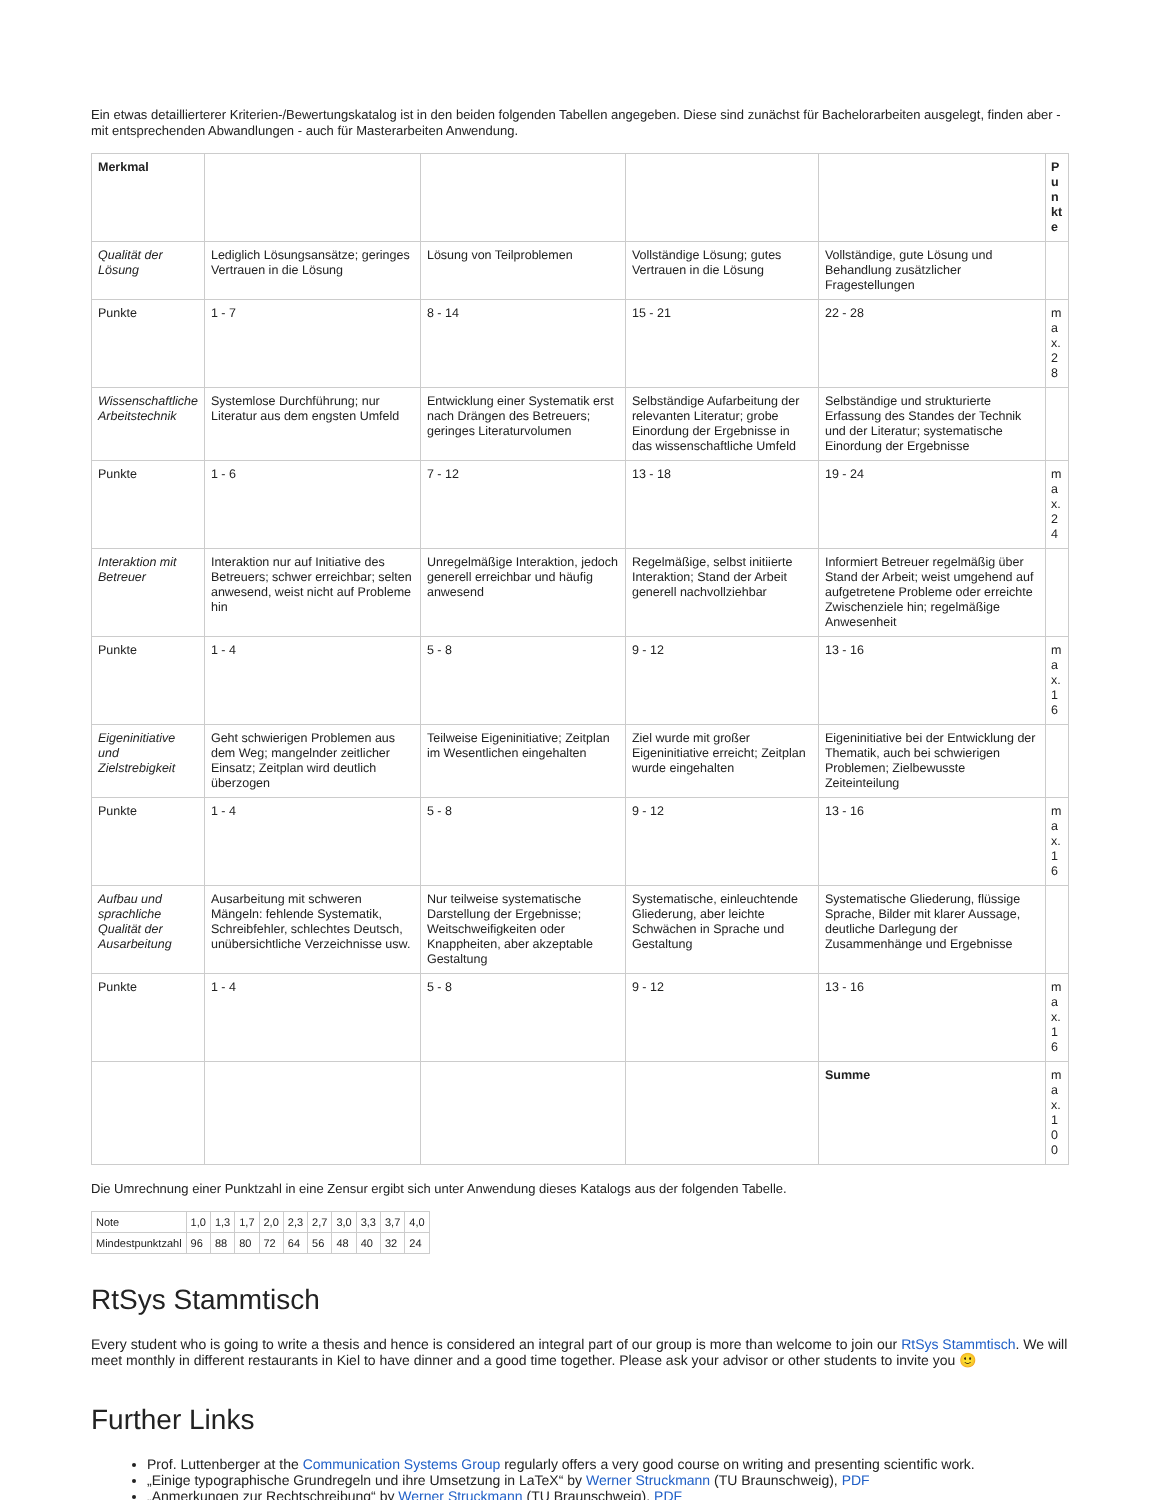Ein etwas detaillierterer Kriterien-/Bewertungskatalog ist in den beiden folgenden Tabellen angegeben. Diese sind zunächst für Bachelorarbeiten ausgelegt, finden aber - mit entsprechenden Abwandlungen - auch für Masterarbeiten Anwendung.
| Merkmal | | | | | Punkte |
| Qualität der Lösung | Lediglich Lösungsansätze; geringes Vertrauen in die Lösung | Lösung von Teilproblemen | Vollständige Lösung; gutes Vertrauen in die Lösung | Vollständige, gute Lösung und Behandlung zusätzlicher Fragestellungen | |
| Punkte | 1 - 7 | 8 - 14 | 15 - 21 | 22 - 28 | max.28 |
| Wissenschaftliche Arbeitstechnik | Systemlose Durchführung; nur Literatur aus dem engsten Umfeld | Entwicklung einer Systematik erst nach Drängen des Betreuers; geringes Literaturvolumen | Selbständige Aufarbeitung der relevanten Literatur; grobe Einordung der Ergebnisse in das wissenschaftliche Umfeld | Selbständige und strukturierte Erfassung des Standes der Technik und der Literatur; systematische Einordung der Ergebnisse | |
| Punkte | 1 - 6 | 7 - 12 | 13 - 18 | 19 - 24 | max.24 |
| Interaktion mit Betreuer | Interaktion nur auf Initiative des Betreuers; schwer erreichbar; selten anwesend, weist nicht auf Probleme hin | Unregelmäßige Interaktion, jedoch generell erreichbar und häufig anwesend | Regelmäßige, selbst initiierte Interaktion; Stand der Arbeit generell nachvollziehbar | Informiert Betreuer regelmäßig über Stand der Arbeit; weist umgehend auf aufgetretene Probleme oder erreichte Zwischenziele hin; regelmäßige Anwesenheit | |
| Punkte | 1 - 4 | 5 - 8 | 9 - 12 | 13 - 16 | max.16 |
| Eigeninitiative und Zielstrebigkeit | Geht schwierigen Problemen aus dem Weg; mangelnder zeitlicher Einsatz; Zeitplan wird deutlich überzogen | Teilweise Eigeninitiative; Zeitplan im Wesentlichen eingehalten | Ziel wurde mit großer Eigeninitiative erreicht; Zeitplan wurde eingehalten | Eigeninitiative bei der Entwicklung der Thematik, auch bei schwierigen Problemen; Zielbewusste Zeiteinteilung | |
| Punkte | 1 - 4 | 5 - 8 | 9 - 12 | 13 - 16 | max.16 |
| Aufbau und sprachliche Qualität der Ausarbeitung | Ausarbeitung mit schweren Mängeln: fehlende Systematik, Schreibfehler, schlechtes Deutsch, unübersichtliche Verzeichnisse usw. | Nur teilweise systematische Darstellung der Ergebnisse; Weitschweifigkeiten oder Knappheiten, aber akzeptable Gestaltung | Systematische, einleuchtende Gliederung, aber leichte Schwächen in Sprache und Gestaltung | Systematische Gliederung, flüssige Sprache, Bilder mit klarer Aussage, deutliche Darlegung der Zusammenhänge und Ergebnisse | |
| Punkte | 1 - 4 | 5 - 8 | 9 - 12 | 13 - 16 | max.16 |
| | | | | Summe | max.100 |
Die Umrechnung einer Punktzahl in eine Zensur ergibt sich unter Anwendung dieses Katalogs aus der folgenden Tabelle.
| Note | 1,0 | 1,3 | 1,7 | 2,0 | 2,3 | 2,7 | 3,0 | 3,3 | 3,7 | 4,0 |
| Mindestpunktzahl | 96 | 88 | 80 | 72 | 64 | 56 | 48 | 40 | 32 | 24 |
RtSys Stammtisch
Every student who is going to write a thesis and hence is considered an integral part of our group is more than welcome to join our RtSys Stammtisch. We will meet monthly in different restaurants in Kiel to have dinner and a good time together. Please ask your advisor or other students to invite you 🙂
Further Links
Prof. Luttenberger at the Communication Systems Group regularly offers a very good course on writing and presenting scientific work.
„Einige typographische Grundregeln und ihre Umsetzung in LaTeX“ by Werner Struckmann (TU Braunschweig), PDF
„Anmerkungen zur Rechtschreibung“ by Werner Struckmann (TU Braunschweig), PDF